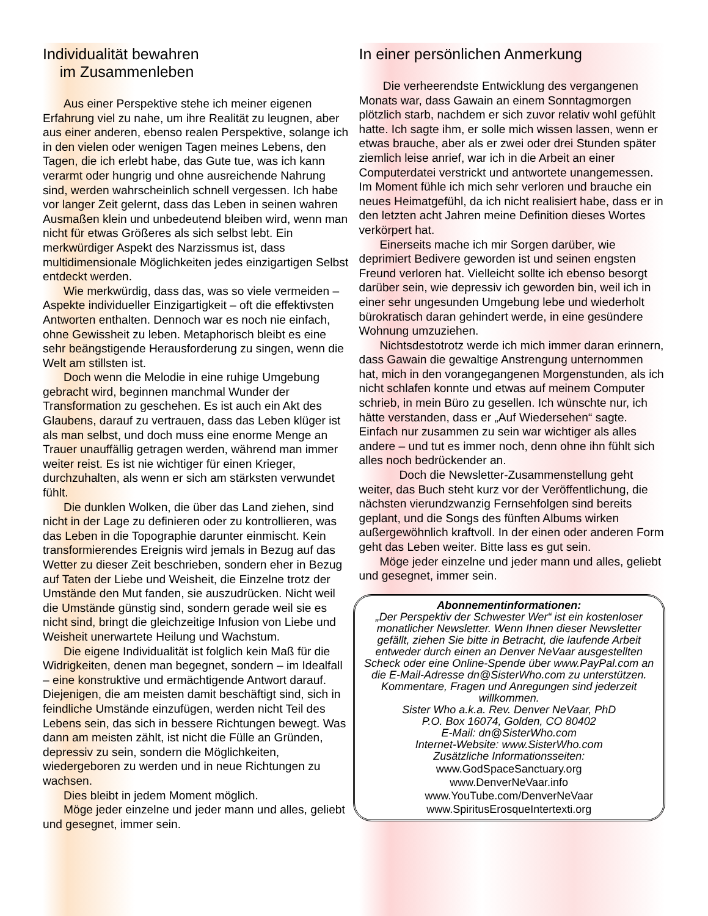Individualität bewahren
im Zusammenleben
Aus einer Perspektive stehe ich meiner eigenen Erfahrung viel zu nahe, um ihre Realität zu leugnen, aber aus einer anderen, ebenso realen Perspektive, solange ich in den vielen oder wenigen Tagen meines Lebens, den Tagen, die ich erlebt habe, das Gute tue, was ich kann verarmt oder hungrig und ohne ausreichende Nahrung sind, werden wahrscheinlich schnell vergessen. Ich habe vor langer Zeit gelernt, dass das Leben in seinen wahren Ausmaßen klein und unbedeutend bleiben wird, wenn man nicht für etwas Größeres als sich selbst lebt. Ein merkwürdiger Aspekt des Narzissmus ist, dass multidimensionale Möglichkeiten jedes einzigartigen Selbst entdeckt werden.
Wie merkwürdig, dass das, was so viele vermeiden – Aspekte individueller Einzigartigkeit – oft die effektivsten Antworten enthalten. Dennoch war es noch nie einfach, ohne Gewissheit zu leben. Metaphorisch bleibt es eine sehr beängstigende Herausforderung zu singen, wenn die Welt am stillsten ist.
Doch wenn die Melodie in eine ruhige Umgebung gebracht wird, beginnen manchmal Wunder der Transformation zu geschehen. Es ist auch ein Akt des Glaubens, darauf zu vertrauen, dass das Leben klüger ist als man selbst, und doch muss eine enorme Menge an Trauer unauffällig getragen werden, während man immer weiter reist. Es ist nie wichtiger für einen Krieger, durchzuhalten, als wenn er sich am stärksten verwundet fühlt.
Die dunklen Wolken, die über das Land ziehen, sind nicht in der Lage zu definieren oder zu kontrollieren, was das Leben in die Topographie darunter einmischt. Kein transformierendes Ereignis wird jemals in Bezug auf das Wetter zu dieser Zeit beschrieben, sondern eher in Bezug auf Taten der Liebe und Weisheit, die Einzelne trotz der Umstände den Mut fanden, sie auszudrücken. Nicht weil die Umstände günstig sind, sondern gerade weil sie es nicht sind, bringt die gleichzeitige Infusion von Liebe und Weisheit unerwartete Heilung und Wachstum.
Die eigene Individualität ist folglich kein Maß für die Widrigkeiten, denen man begegnet, sondern – im Idealfall – eine konstruktive und ermächtigende Antwort darauf. Diejenigen, die am meisten damit beschäftigt sind, sich in feindliche Umstände einzufügen, werden nicht Teil des Lebens sein, das sich in bessere Richtungen bewegt. Was dann am meisten zählt, ist nicht die Fülle an Gründen, depressiv zu sein, sondern die Möglichkeiten, wiedergeboren zu werden und in neue Richtungen zu wachsen.
Dies bleibt in jedem Moment möglich.
Möge jeder einzelne und jeder mann und alles, geliebt und gesegnet, immer sein.
In einer persönlichen Anmerkung
Die verheerendste Entwicklung des vergangenen Monats war, dass Gawain an einem Sonntagmorgen plötzlich starb, nachdem er sich zuvor relativ wohl gefühlt hatte. Ich sagte ihm, er solle mich wissen lassen, wenn er etwas brauche, aber als er zwei oder drei Stunden später ziemlich leise anrief, war ich in die Arbeit an einer Computerdatei verstrickt und antwortete unangemessen. Im Moment fühle ich mich sehr verloren und brauche ein neues Heimatgefühl, da ich nicht realisiert habe, dass er in den letzten acht Jahren meine Definition dieses Wortes verkörpert hat.
Einerseits mache ich mir Sorgen darüber, wie deprimiert Bedivere geworden ist und seinen engsten Freund verloren hat. Vielleicht sollte ich ebenso besorgt darüber sein, wie depressiv ich geworden bin, weil ich in einer sehr ungesunden Umgebung lebe und wiederholt bürokratisch daran gehindert werde, in eine gesündere Wohnung umzuziehen.
Nichtsdestotrotz werde ich mich immer daran erinnern, dass Gawain die gewaltige Anstrengung unternommen hat, mich in den vorangegangenen Morgenstunden, als ich nicht schlafen konnte und etwas auf meinem Computer schrieb, in mein Büro zu gesellen. Ich wünschte nur, ich hätte verstanden, dass er „Auf Wiedersehen“ sagte. Einfach nur zusammen zu sein war wichtiger als alles andere – und tut es immer noch, denn ohne ihn fühlt sich alles noch bedrückender an.
Doch die Newsletter-Zusammenstellung geht weiter, das Buch steht kurz vor der Veröffentlichung, die nächsten vierundzwanzig Fernsehfolgen sind bereits geplant, und die Songs des fünften Albums wirken außergewöhnlich kraftvoll. In der einen oder anderen Form geht das Leben weiter. Bitte lass es gut sein.
Möge jeder einzelne und jeder mann und alles, geliebt und gesegnet, immer sein.
Abonnementinformationen:
„Der Perspektiv der Schwester Wer“ ist ein kostenloser monatlicher Newsletter. Wenn Ihnen dieser Newsletter gefällt, ziehen Sie bitte in Betracht, die laufende Arbeit entweder durch einen an Denver NeVaar ausgestellten Scheck oder eine Online-Spende über www.PayPal.com an die E-Mail-Adresse dn@SisterWho.com zu unterstützen. Kommentare, Fragen und Anregungen sind jederzeit willkommen.
Sister Who a.k.a. Rev. Denver NeVaar, PhD
P.O. Box 16074, Golden, CO 80402
E-Mail: dn@SisterWho.com
Internet-Website: www.SisterWho.com
Zusätzliche Informationsseiten:
www.GodSpaceSanctuary.org
www.DenverNeVaar.info
www.YouTube.com/DenverNeVaar
www.SpiritusErosqueIntertexti.org